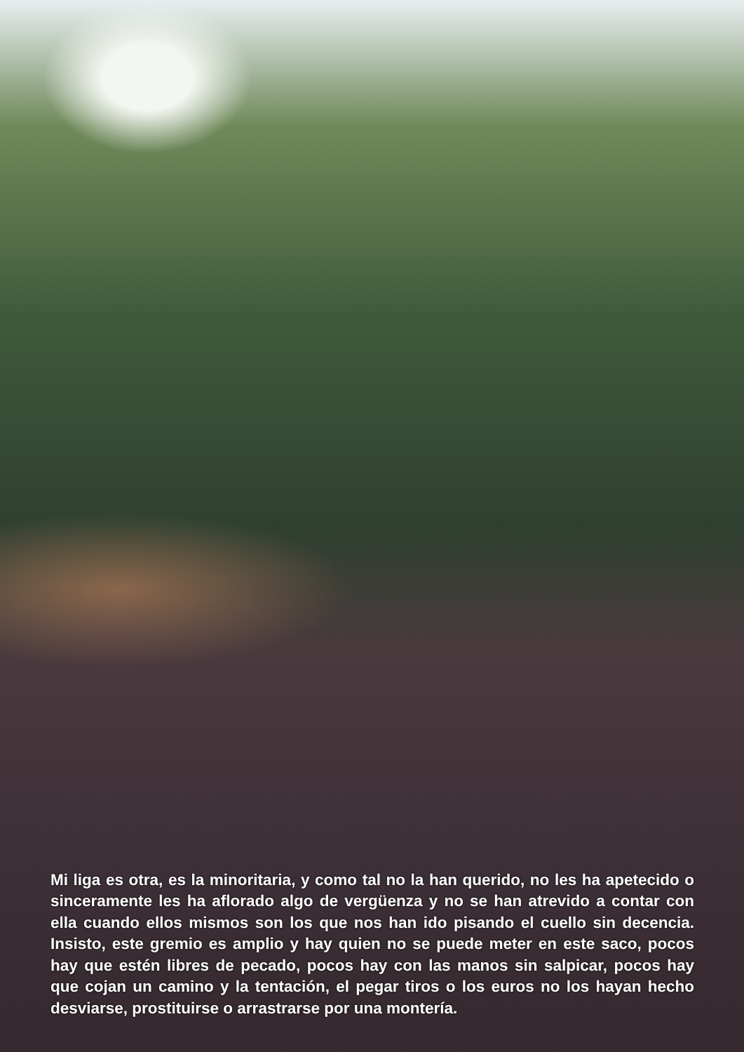Mi liga es otra, es la minoritaria, y como tal no la han querido, no les ha apetecido o sinceramente les ha aflorado algo de vergüenza y no se han atrevido a contar con ella cuando ellos mismos son los que nos han ido pisando el cuello sin decencia. Insisto, este gremio es amplio y hay quien no se puede meter en este saco, pocos hay que estén libres de pecado, pocos hay con las manos sin salpicar, pocos hay que cojan un camino y la tentación, el pegar tiros o los euros no los hayan hecho desviarse, prostituirse o arrastrarse por una montería.